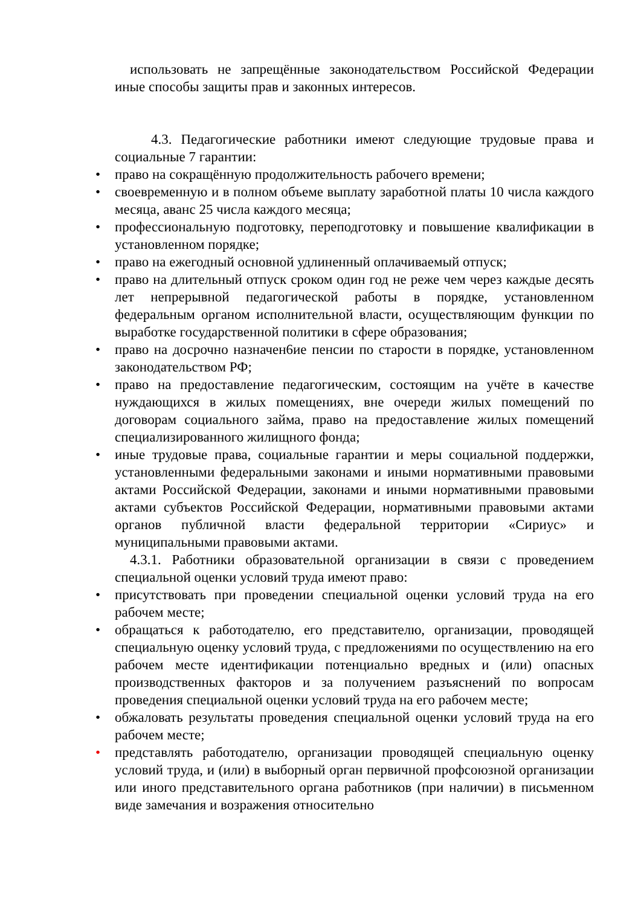использовать не запрещённые законодательством Российской Федерации иные способы защиты прав и законных интересов.
4.3. Педагогические работники имеют следующие трудовые права и социальные 7 гарантии:
• право на сокращённую продолжительность рабочего времени;
• своевременную и в полном объеме выплату заработной платы 10 числа каждого месяца, аванс 25 числа каждого месяца;
• профессиональную подготовку, переподготовку и повышение квалификации в установленном порядке;
• право на ежегодный основной удлиненный оплачиваемый отпуск;
• право на длительный отпуск сроком один год не реже чем через каждые десять лет непрерывной педагогической работы в порядке, установленном федеральным органом исполнительной власти, осуществляющим функции по выработке государственной политики в сфере образования;
• право на досрочно назначен6ие пенсии по старости в порядке, установленном законодательством РФ;
• право на предоставление педагогическим, состоящим на учёте в качестве нуждающихся в жилых помещениях, вне очереди жилых помещений по договорам социального займа, право на предоставление жилых помещений специализированного жилищного фонда;
• иные трудовые права, социальные гарантии и меры социальной поддержки, установленными федеральными законами и иными нормативными правовыми актами Российской Федерации, законами и иными нормативными правовыми актами субъектов Российской Федерации, нормативными правовыми актами органов публичной власти федеральной территории «Сириус» и муниципальными правовыми актами.
4.3.1. Работники образовательной организации в связи с проведением специальной оценки условий труда имеют право:
• присутствовать при проведении специальной оценки условий труда на его рабочем месте;
• обращаться к работодателю, его представителю, организации, проводящей специальную оценку условий труда, с предложениями по осуществлению на его рабочем месте идентификации потенциально вредных и (или) опасных производственных факторов и за получением разъяснений по вопросам проведения специальной оценки условий труда на его рабочем месте;
• обжаловать результаты проведения специальной оценки условий труда на его рабочем месте;
• представлять работодателю, организации проводящей специальную оценку условий труда, и (или) в выборный орган первичной профсоюзной организации или иного представительного органа работников (при наличии) в письменном виде замечания и возражения относительно